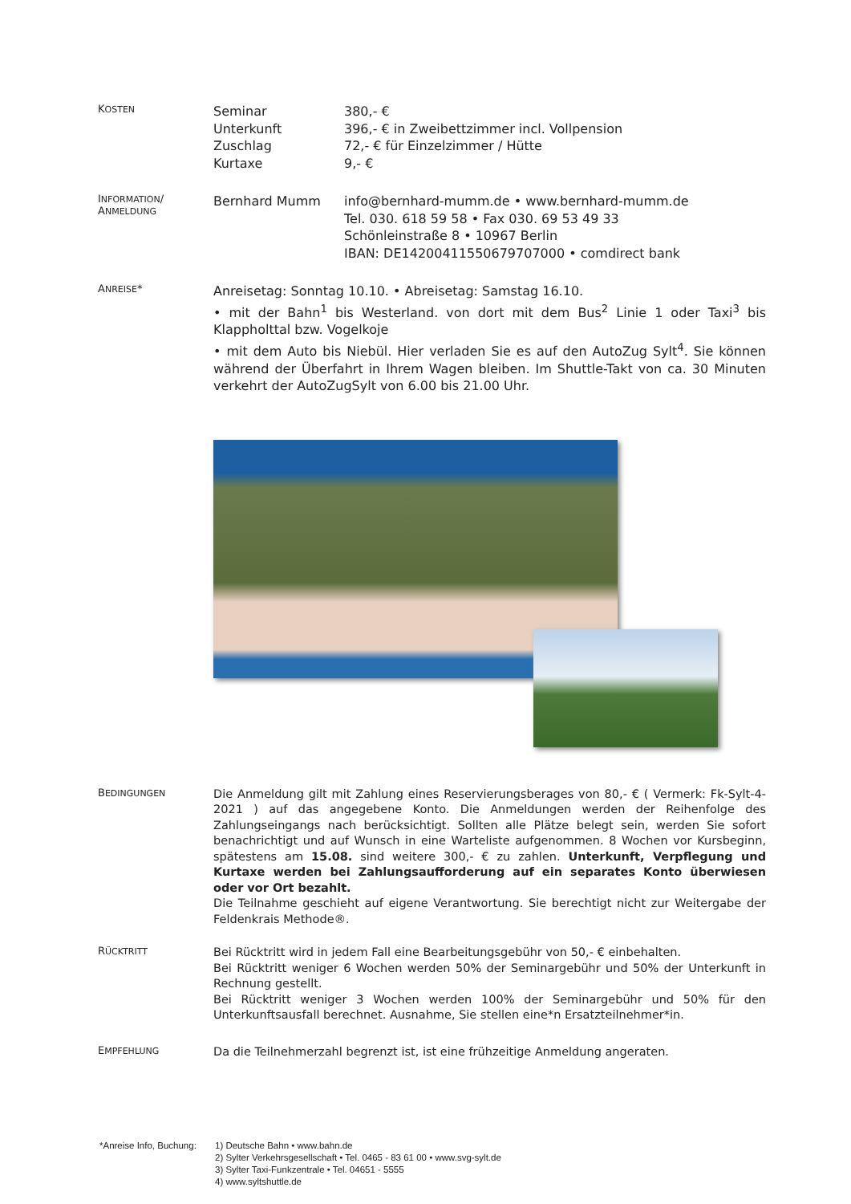KOSTEN
Seminar 380,- €
Unterkunft 396,- € in Zweibettzimmer incl. Vollpension
Zuschlag 72,- € für Einzelzimmer / Hütte
Kurtaxe 9,- €
INFORMATION/
ANMELDUNG
Bernhard Mumm info@bernhard-mumm.de • www.bernhard-mumm.de
Tel. 030. 618 59 58 • Fax 030. 69 53 49 33
Schönleinstraße 8 • 10967 Berlin
IBAN: DE14200411550679707000 • comdirect bank
ANREISE*
Anreisetag: Sonntag 10.10. • Abreisetag: Samstag 16.10.
• mit der Bahn<sup>1</sup> bis Westerland. von dort mit dem Bus<sup>2</sup> Linie 1 oder Taxi<sup>3</sup> bis Klappholttal bzw. Vogelkoje
• mit dem Auto bis Niebül. Hier verladen Sie es auf den AutoZug Sylt<sup>4</sup>. Sie können während der Überfahrt in Ihrem Wagen bleiben. Im Shuttle-Takt von ca. 30 Minuten verkehrt der AutoZugSylt von 6.00 bis 21.00 Uhr.
BEDINGUNGEN
Die Anmeldung gilt mit Zahlung eines Reservierungsberages von 80,- € ( Vermerk: Fk-Sylt-4-2021 ) auf das angegebene Konto. Die Anmeldungen werden der Reihenfolge des Zahlungseingangs nach berücksichtigt. Sollten alle Plätze belegt sein, werden Sie sofort benachrichtigt und auf Wunsch in eine Warteliste aufgenommen. 8 Wochen vor Kursbeginn, spätestens am 15.08. sind weitere 300,- € zu zahlen. Unterkunft, Verpflegung und Kurtaxe werden bei Zahlungsaufforderung auf ein separates Konto überwiesen oder vor Ort bezahlt.
Die Teilnahme geschieht auf eigene Verantwortung. Sie berechtigt nicht zur Weitergabe der Feldenkrais Methode®.
RÜCKTRITT
Bei Rücktritt wird in jedem Fall eine Bearbeitungsgebühr von 50,- € einbehalten.
Bei Rücktritt weniger 6 Wochen werden 50% der Seminargebühr und 50% der Unterkunft in Rechnung gestellt.
Bei Rücktritt weniger 3 Wochen werden 100% der Seminargebühr und 50% für den Unterkunftsausfall berechnet. Ausnahme, Sie stellen eine*n Ersatzteilnehmer*in.
EMPFEHLUNG
Da die Teilnehmerzahl begrenzt ist, ist eine frühzeitige Anmeldung angeraten.
*Anreise Info, Buchung:
1) Deutsche Bahn • www.bahn.de
2) Sylter Verkehrsgesellschaft • Tel. 0465 - 83 61 00 • www.svg-sylt.de
3) Sylter Taxi-Funkzentrale • Tel. 04651 - 5555
4) www.syltshuttle.de